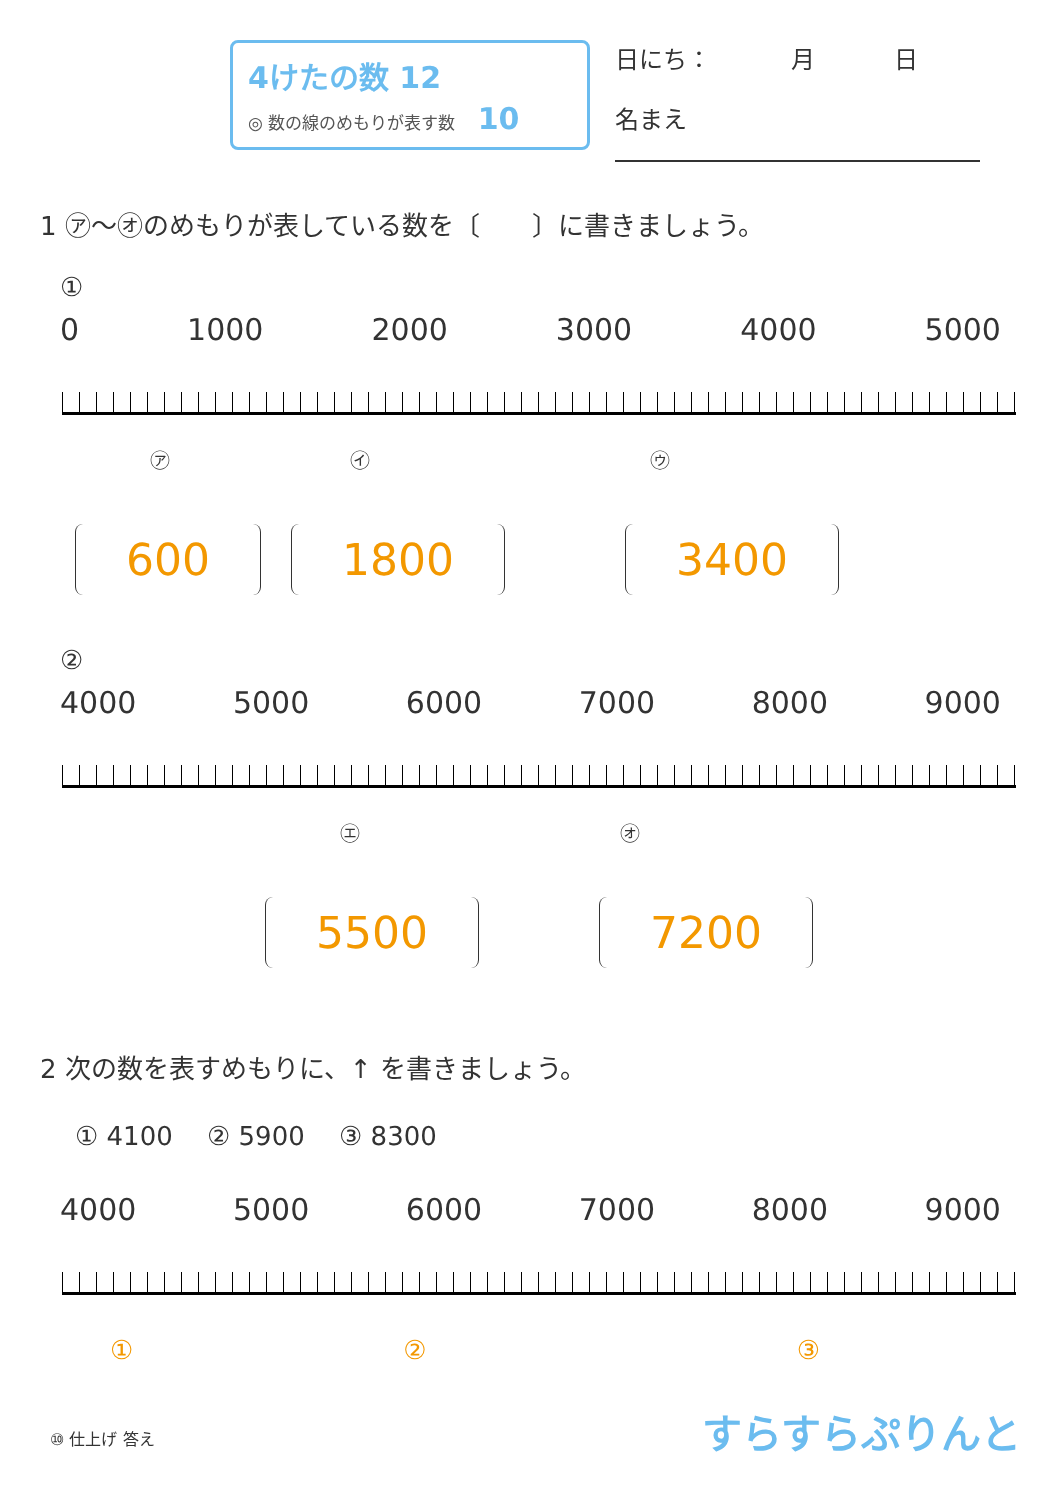4けたの数 12
◎ 数の線のめもりが表す数 　10
日にち： 　　　月 　　　日
名まえ
1 ㋐〜㋔のめもりが表している数を〔　　〕に書きましょう。
①
0 1000 2000 3000 4000 5000
㋐ ㋑ ㋒
600 1800 3400
②
4000 5000 6000 7000 8000 9000
㋓ ㋔
5500 7200
2 次の数を表すめもりに、↑ を書きましょう。
① 4100 　② 5900 　③ 8300
4000 5000 6000 7000 8000 9000
① ② ③
⑩ 仕上げ 答え すらすらぷりんと